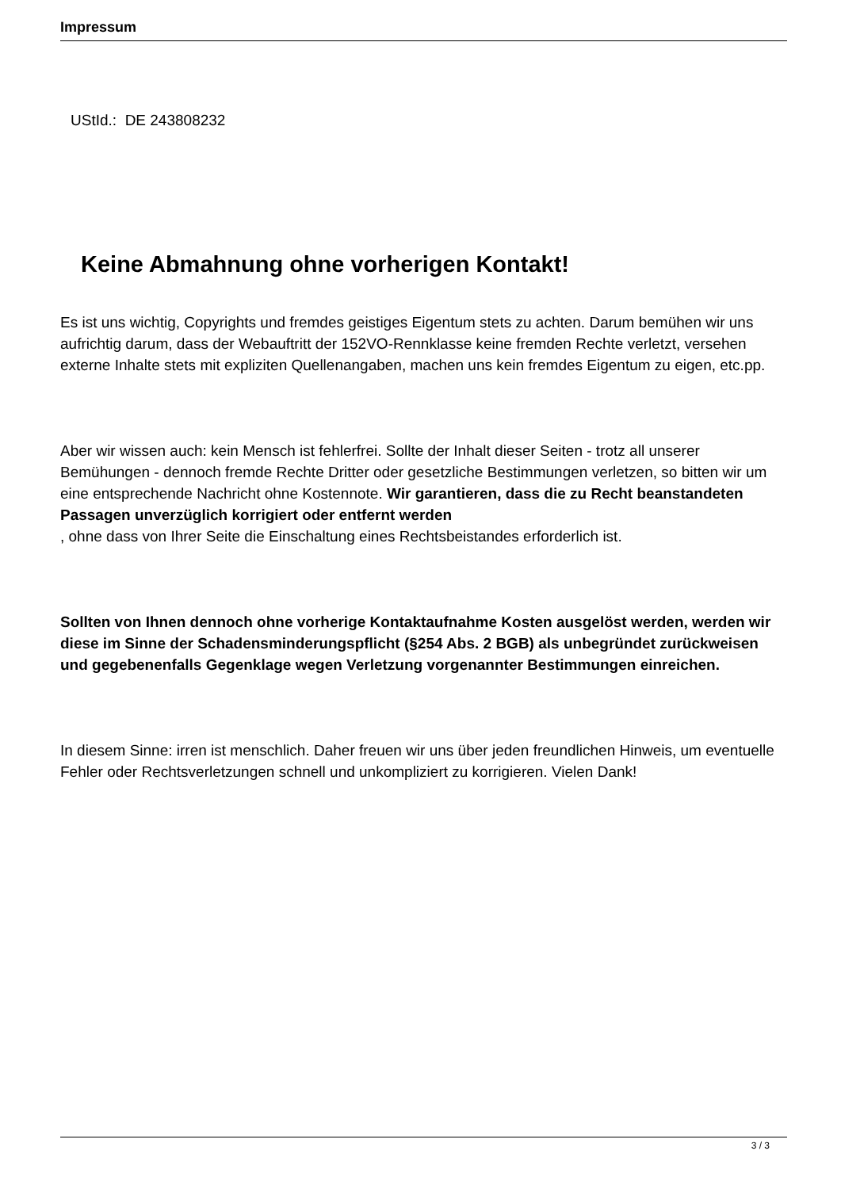Impressum
UStId.: DE 243808232
Keine Abmahnung ohne vorherigen Kontakt!
Es ist uns wichtig, Copyrights und fremdes geistiges Eigentum stets zu achten. Darum bemühen wir uns aufrichtig darum, dass der Webauftritt der 152VO-Rennklasse keine fremden Rechte verletzt, versehen externe Inhalte stets mit expliziten Quellenangaben, machen uns kein fremdes Eigentum zu eigen, etc.pp.
Aber wir wissen auch: kein Mensch ist fehlerfrei. Sollte der Inhalt dieser Seiten - trotz all unserer Bemühungen - dennoch fremde Rechte Dritter oder gesetzliche Bestimmungen verletzen, so bitten wir um eine entsprechende Nachricht ohne Kostennote. Wir garantieren, dass die zu Recht beanstandeten Passagen unverzüglich korrigiert oder entfernt werden
, ohne dass von Ihrer Seite die Einschaltung eines Rechtsbeistandes erforderlich ist.
Sollten von Ihnen dennoch ohne vorherige Kontaktaufnahme Kosten ausgelöst werden, werden wir diese im Sinne der Schadensminderungspflicht (§254 Abs. 2 BGB) als unbegründet zurückweisen und gegebenenfalls Gegenklage wegen Verletzung vorgenannter Bestimmungen einreichen.
In diesem Sinne: irren ist menschlich. Daher freuen wir uns über jeden freundlichen Hinweis, um eventuelle Fehler oder Rechtsverletzungen schnell und unkompliziert zu korrigieren. Vielen Dank!
3 / 3